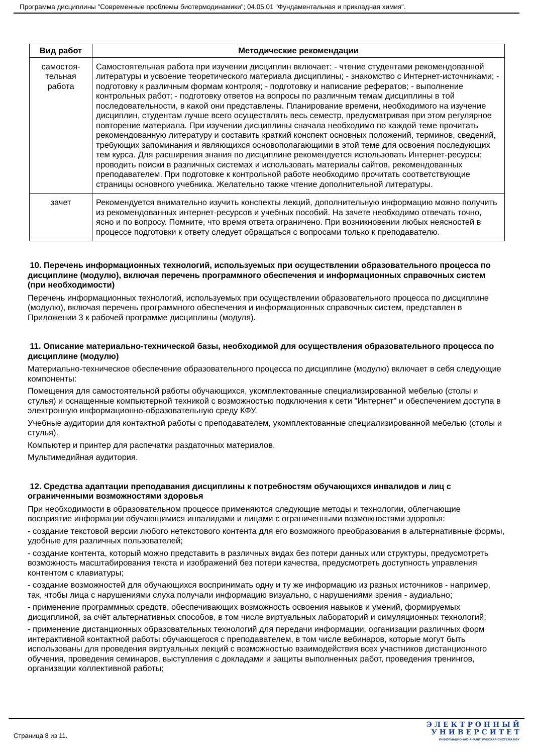Программа дисциплины "Современные проблемы биотермодинамики"; 04.05.01 "Фундаментальная и прикладная химия".
| Вид работ | Методические рекомендации |
| --- | --- |
| самостоя- тельная работа | Самостоятельная работа при изучении дисциплин включает: - чтение студентами рекомендованной литературы и усвоение теоретического материала дисциплины; - знакомство с Интернет-источниками; - подготовку к различным формам контроля; - подготовку и написание рефератов; - выполнение контрольных работ; - подготовку ответов на вопросы по различным темам дисциплины в той последовательности, в какой они представлены. Планирование времени, необходимого на изучение дисциплин, студентам лучше всего осуществлять весь семестр, предусматривая при этом регулярное повторение материала. При изучении дисциплины сначала необходимо по каждой теме прочитать рекомендованную литературу и составить краткий конспект основных положений, терминов, сведений, требующих запоминания и являющихся основополагающими в этой теме для освоения последующих тем курса. Для расширения знания по дисциплине рекомендуется использовать Интернет-ресурсы; проводить поиски в различных системах и использовать материалы сайтов, рекомендованных преподавателем. При подготовке к контрольной работе необходимо прочитать соответствующие страницы основного учебника. Желательно также чтение дополнительной литературы. |
| зачет | Рекомендуется внимательно изучить конспекты лекций, дополнительную информацию можно получить из рекомендованных интернет-ресурсов и учебных пособий. На зачете необходимо отвечать точно, ясно и по вопросу. Помните, что время ответа ограничено. При возникновении любых неясностей в процессе подготовки к ответу следует обращаться с вопросами только к преподавателю. |
10. Перечень информационных технологий, используемых при осуществлении образовательного процесса по дисциплине (модулю), включая перечень программного обеспечения и информационных справочных систем (при необходимости)
Перечень информационных технологий, используемых при осуществлении образовательного процесса по дисциплине (модулю), включая перечень программного обеспечения и информационных справочных систем, представлен в Приложении 3 к рабочей программе дисциплины (модуля).
11. Описание материально-технической базы, необходимой для осуществления образовательного процесса по дисциплине (модулю)
Материально-техническое обеспечение образовательного процесса по дисциплине (модулю) включает в себя следующие компоненты:
Помещения для самостоятельной работы обучающихся, укомплектованные специализированной мебелью (столы и стулья) и оснащенные компьютерной техникой с возможностью подключения к сети "Интернет" и обеспечением доступа в электронную информационно-образовательную среду КФУ.
Учебные аудитории для контактной работы с преподавателем, укомплектованные специализированной мебелью (столы и стулья).
Компьютер и принтер для распечатки раздаточных материалов.
Мультимедийная аудитория.
12. Средства адаптации преподавания дисциплины к потребностям обучающихся инвалидов и лиц с ограниченными возможностями здоровья
При необходимости в образовательном процессе применяются следующие методы и технологии, облегчающие восприятие информации обучающимися инвалидами и лицами с ограниченными возможностями здоровья:
- создание текстовой версии любого нетекстового контента для его возможного преобразования в альтернативные формы, удобные для различных пользователей;
- создание контента, который можно представить в различных видах без потери данных или структуры, предусмотреть возможность масштабирования текста и изображений без потери качества, предусмотреть доступность управления контентом с клавиатуры;
- создание возможностей для обучающихся воспринимать одну и ту же информацию из разных источников - например, так, чтобы лица с нарушениями слуха получали информацию визуально, с нарушениями зрения - аудиально;
- применение программных средств, обеспечивающих возможность освоения навыков и умений, формируемых дисциплиной, за счёт альтернативных способов, в том числе виртуальных лабораторий и симуляционных технологий;
- применение дистанционных образовательных технологий для передачи информации, организации различных форм интерактивной контактной работы обучающегося с преподавателем, в том числе вебинаров, которые могут быть использованы для проведения виртуальных лекций с возможностью взаимодействия всех участников дистанционного обучения, проведения семинаров, выступления с докладами и защиты выполненных работ, проведения тренингов, организации коллективной работы;
Страница 8 из 11.
Э Л Е К Т Р О Н Н Ы Й
У Н И В Е Р С И Т Е Т
ИНФОРМАЦИОННО-АНАЛИТИЧЕСКАЯ СИСТЕМА КФУ